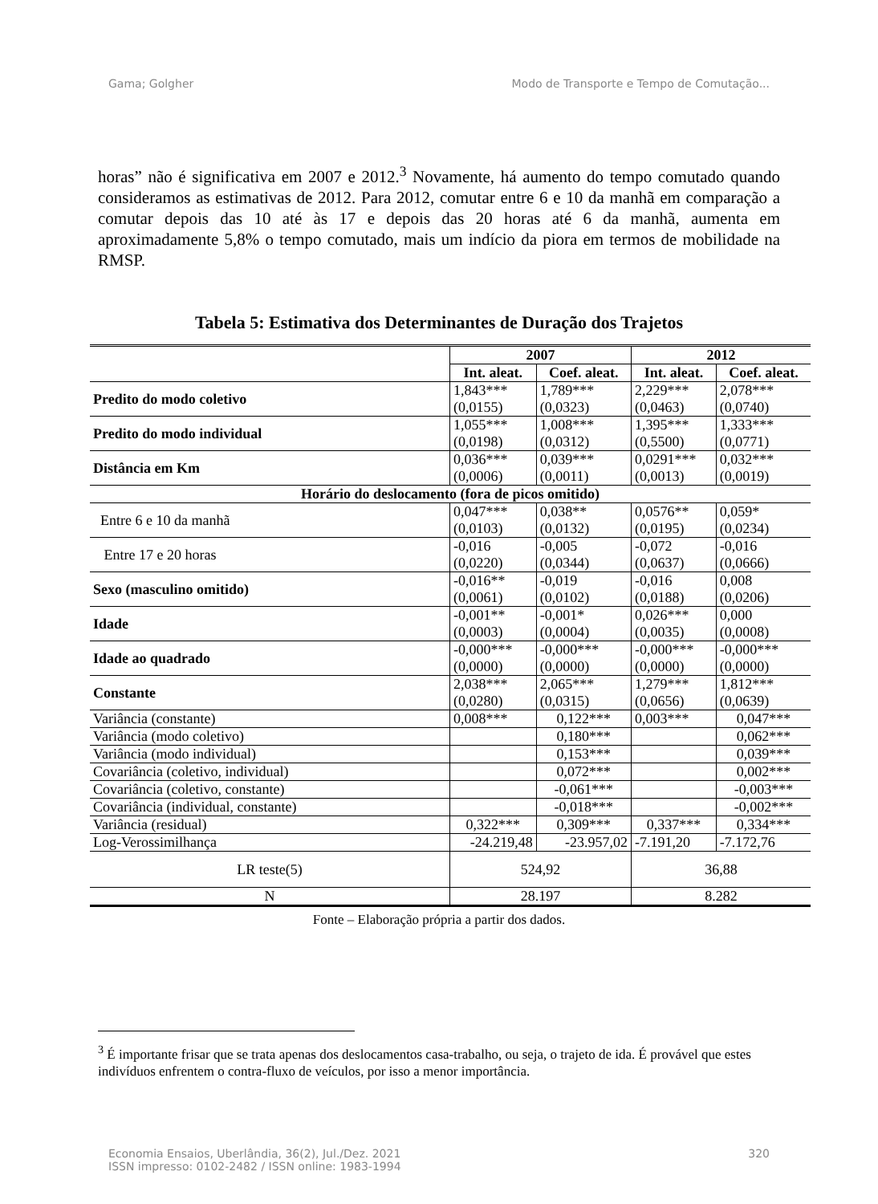Gama; Golgher Modo de Transporte e Tempo de Comutação...
horas” não é significativa em 2007 e 2012.<sup>3</sup> Novamente, há aumento do tempo comutado quando consideramos as estimativas de 2012. Para 2012, comutar entre 6 e 10 da manhã em comparação a comutar depois das 10 até às 17 e depois das 20 horas até 6 da manhã, aumenta em aproximadamente 5,8% o tempo comutado, mais um indício da piora em termos de mobilidade na RMSP.
Tabela 5: Estimativa dos Determinantes de Duração dos Trajetos
| | 2007 | | 2012 | |
| --- | --- | --- | --- | --- |
| | Int. aleat. | Coef. aleat. | Int. aleat. | Coef. aleat. |
| Predito do modo coletivo | 1,843*** (0,0155) | 1,789*** (0,0323) | 2,229*** (0,0463) | 2,078*** (0,0740) |
| Predito do modo individual | 1,055*** (0,0198) | 1,008*** (0,0312) | 1,395*** (0,5500) | 1,333*** (0,0771) |
| Distância em Km | 0,036*** (0,0006) | 0,039*** (0,0011) | 0,0291*** (0,0013) | 0,032*** (0,0019) |
| Horário do deslocamento (fora de picos omitido) | | | | |
| Entre 6 e 10 da manhã | 0,047*** (0,0103) | 0,038** (0,0132) | 0,0576** (0,0195) | 0,059* (0,0234) |
| Entre 17 e 20 horas | -0,016 (0,0220) | -0,005 (0,0344) | -0,072 (0,0637) | -0,016 (0,0666) |
| Sexo (masculino omitido) | -0,016** (0,0061) | -0,019 (0,0102) | -0,016 (0,0188) | 0,008 (0,0206) |
| Idade | -0,001** (0,0003) | -0,001* (0,0004) | 0,026*** (0,0035) | 0,000 (0,0008) |
| Idade ao quadrado | -0,000*** (0,0000) | -0,000*** (0,0000) | -0,000*** (0,0000) | -0,000*** (0,0000) |
| Constante | 2,038*** (0,0280) | 2,065*** (0,0315) | 1,279*** (0,0656) | 1,812*** (0,0639) |
| Variância (constante) | 0,008*** | 0,122*** | 0,003*** | 0,047*** |
| Variância (modo coletivo) | | 0,180*** | | 0,062*** |
| Variância (modo individual) | | 0,153*** | | 0,039*** |
| Covariância (coletivo, individual) | | 0,072*** | | 0,002*** |
| Covariância (coletivo, constante) | | -0,061*** | | -0,003*** |
| Covariância (individual, constante) | | -0,018*** | | -0,002*** |
| Variância (residual) | 0,322*** | 0,309*** | 0,337*** | 0,334*** |
| Log-Verossimilhança | -24.219,48 | -23.957,02 | -7.191,20 | -7.172,76 |
| LR teste(5) | 524,92 | | 36,88 | |
| N | 28.197 | | 8.282 | |
Fonte – Elaboração própria a partir dos dados.
<sup>3</sup> É importante frisar que se trata apenas dos deslocamentos casa-trabalho, ou seja, o trajeto de ida. É provável que estes indivíduos enfrentem o contra-fluxo de veículos, por isso a menor importância.
Economia Ensaios, Uberlândia, 36(2), Jul./Dez. 2021
ISSN impresso: 0102-2482 / ISSN online: 1983-1994 320